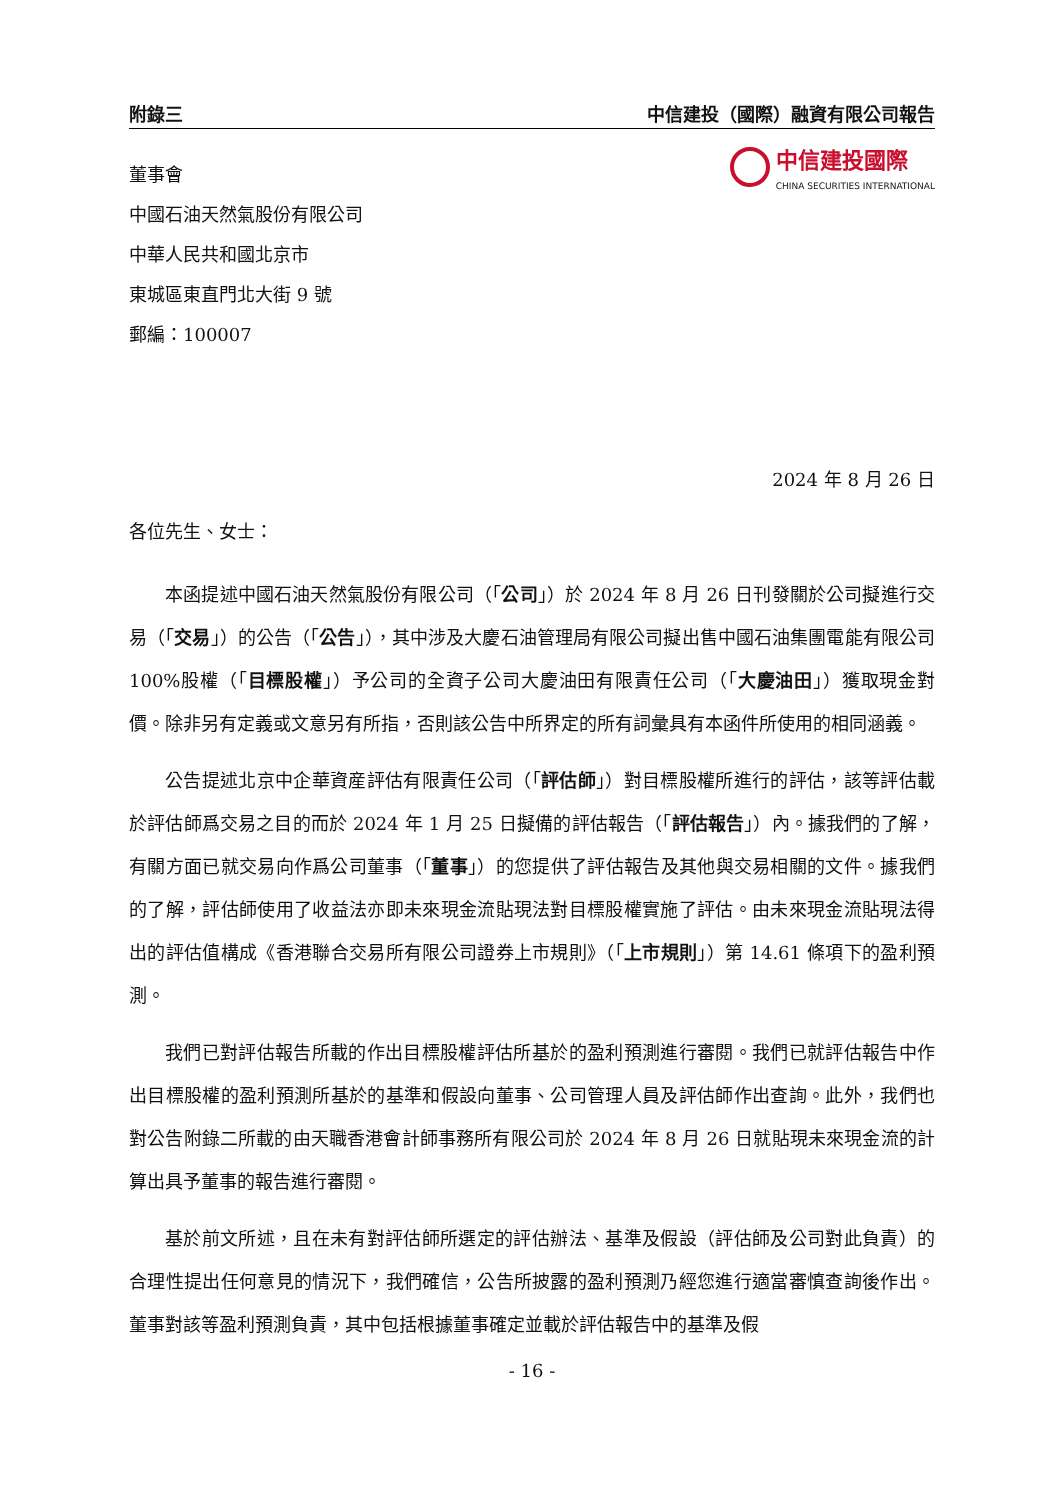附錄三 中信建投（國際）融資有限公司報告
中信建投國際
CHINA SECURITIES INTERNATIONAL
董事會
中國石油天然氣股份有限公司
中華人民共和國北京市
東城區東直門北大街 9 號
郵編：100007
2024 年 8 月 26 日
各位先生、女士：
本函提述中國石油天然氣股份有限公司（「公司」）於 2024 年 8 月 26 日刊發關於公司擬進行交易（「交易」）的公告（「公告」），其中涉及大慶石油管理局有限公司擬出售中國石油集團電能有限公司 100%股權（「目標股權」）予公司的全資子公司大慶油田有限責任公司（「大慶油田」）獲取現金對價。除非另有定義或文意另有所指，否則該公告中所界定的所有詞彙具有本函件所使用的相同涵義。
公告提述北京中企華資産評估有限責任公司（「評估師」）對目標股權所進行的評估，該等評估載於評估師爲交易之目的而於 2024 年 1 月 25 日擬備的評估報告（「評估報告」）內。據我們的了解，有關方面已就交易向作爲公司董事（「董事」）的您提供了評估報告及其他與交易相關的文件。據我們的了解，評估師使用了收益法亦即未來現金流貼現法對目標股權實施了評估。由未來現金流貼現法得出的評估值構成《香港聯合交易所有限公司證券上市規則》（「上市規則」）第 14.61 條項下的盈利預測。
我們已對評估報告所載的作出目標股權評估所基於的盈利預測進行審閱。我們已就評估報告中作出目標股權的盈利預測所基於的基準和假設向董事、公司管理人員及評估師作出查詢。此外，我們也對公告附錄二所載的由天職香港會計師事務所有限公司於 2024 年 8 月 26 日就貼現未來現金流的計算出具予董事的報告進行審閱。
基於前文所述，且在未有對評估師所選定的評估辦法、基準及假設（評估師及公司對此負責）的合理性提出任何意見的情況下，我們確信，公告所披露的盈利預測乃經您進行適當審慎查詢後作出。董事對該等盈利預測負責，其中包括根據董事確定並載於評估報告中的基準及假
- 16 -